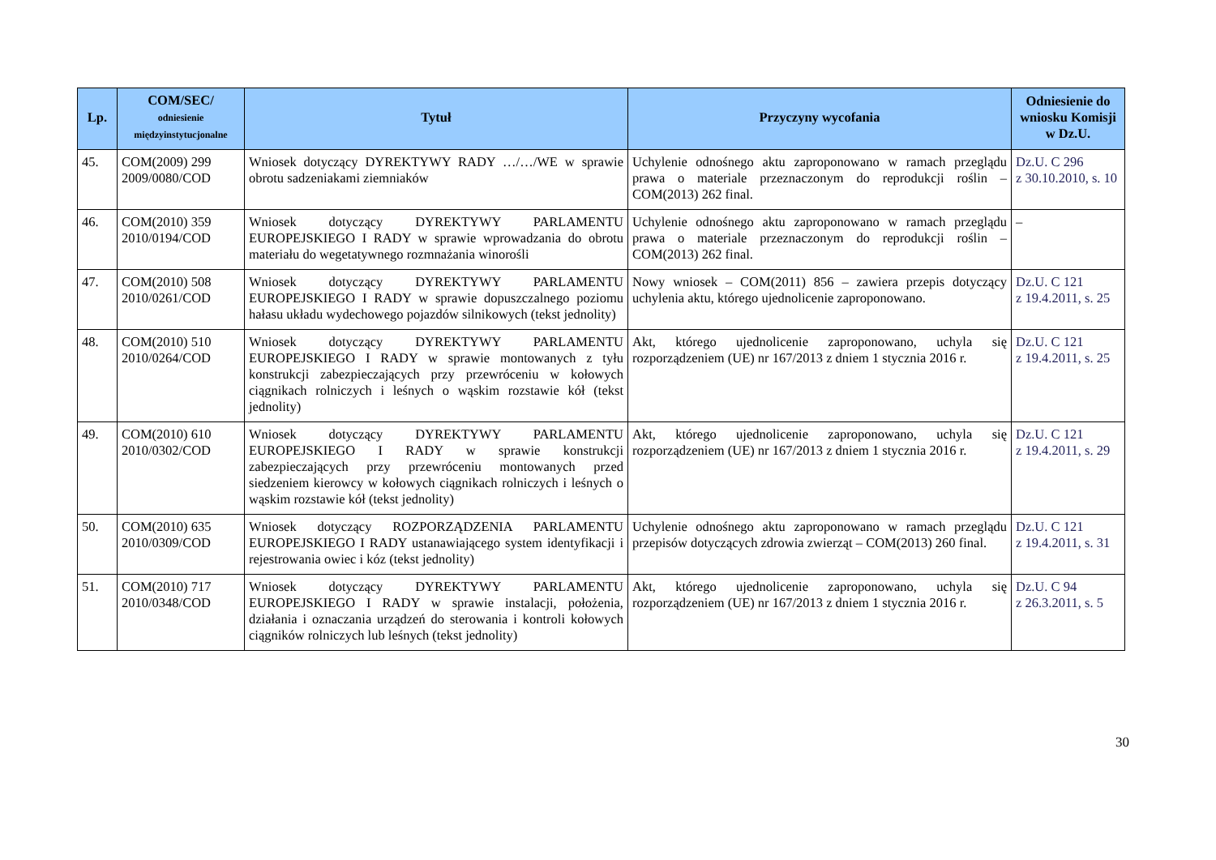| Lp. | COM/SEC/ odniesienie międzyinstytucjonalne | Tytuł | Przyczyny wycofania | Odniesienie do wniosku Komisji w Dz.U. |
| --- | --- | --- | --- | --- |
| 45. | COM(2009) 299 2009/0080/COD | Wniosek dotyczący DYREKTYWY RADY …/…/WE w sprawie obrotu sadzeniakami ziemniaków | Uchylenie odnośnego aktu zaproponowano w ramach przeglądu prawa o materiale przeznaczonym do reprodukcji roślin – COM(2013) 262 final. | Dz.U. C 296 z 30.10.2010, s. 10 |
| 46. | COM(2010) 359 2010/0194/COD | Wniosek dotyczący DYREKTYWY PARLAMENTU EUROPEJSKIEGO I RADY w sprawie wprowadzania do obrotu materiału do wegetatywnego rozmnażania winorośli | Uchylenie odnośnego aktu zaproponowano w ramach przeglądu prawa o materiale przeznaczonym do reprodukcji roślin – COM(2013) 262 final. | – |
| 47. | COM(2010) 508 2010/0261/COD | Wniosek dotyczący DYREKTYWY PARLAMENTU EUROPEJSKIEGO I RADY w sprawie dopuszczalnego poziomu hałasu układu wydechowego pojazdów silnikowych (tekst jednolity) | Nowy wniosek – COM(2011) 856 – zawiera przepis dotyczący uchylenia aktu, którego ujednolicenie zaproponowano. | Dz.U. C 121 z 19.4.2011, s. 25 |
| 48. | COM(2010) 510 2010/0264/COD | Wniosek dotyczący DYREKTYWY PARLAMENTU EUROPEJSKIEGO I RADY w sprawie montowanych z tyłu konstrukcji zabezpieczających przy przewróceniu w kołowych ciągnikach rolniczych i leśnych o wąskim rozstawie kół (tekst jednolity) | Akt, którego ujednolicenie zaproponowano, uchyla się rozporządzeniem (UE) nr 167/2013 z dniem 1 stycznia 2016 r. | Dz.U. C 121 z 19.4.2011, s. 25 |
| 49. | COM(2010) 610 2010/0302/COD | Wniosek dotyczący DYREKTYWY PARLAMENTU EUROPEJSKIEGO I RADY w sprawie konstrukcji zabezpieczających przy przewróceniu montowanych przed siedzeniem kierowcy w kołowych ciągnikach rolniczych i leśnych o wąskim rozstawie kół (tekst jednolity) | Akt, którego ujednolicenie zaproponowano, uchyla się rozporządzeniem (UE) nr 167/2013 z dniem 1 stycznia 2016 r. | Dz.U. C 121 z 19.4.2011, s. 29 |
| 50. | COM(2010) 635 2010/0309/COD | Wniosek dotyczący ROZPORZĄDZENIA PARLAMENTU EUROPEJSKIEGO I RADY ustanawiającego system identyfikacji i rejestrowania owiec i kóz (tekst jednolity) | Uchylenie odnośnego aktu zaproponowano w ramach przeglądu przepisów dotyczących zdrowia zwierząt – COM(2013) 260 final. | Dz.U. C 121 z 19.4.2011, s. 31 |
| 51. | COM(2010) 717 2010/0348/COD | Wniosek dotyczący DYREKTYWY PARLAMENTU EUROPEJSKIEGO I RADY w sprawie instalacji, położenia, działania i oznaczania urządzeń do sterowania i kontroli kołowych ciągników rolniczych lub leśnych (tekst jednolity) | Akt, którego ujednolicenie zaproponowano, uchyla się rozporządzeniem (UE) nr 167/2013 z dniem 1 stycznia 2016 r. | Dz.U. C 94 z 26.3.2011, s. 5 |
30